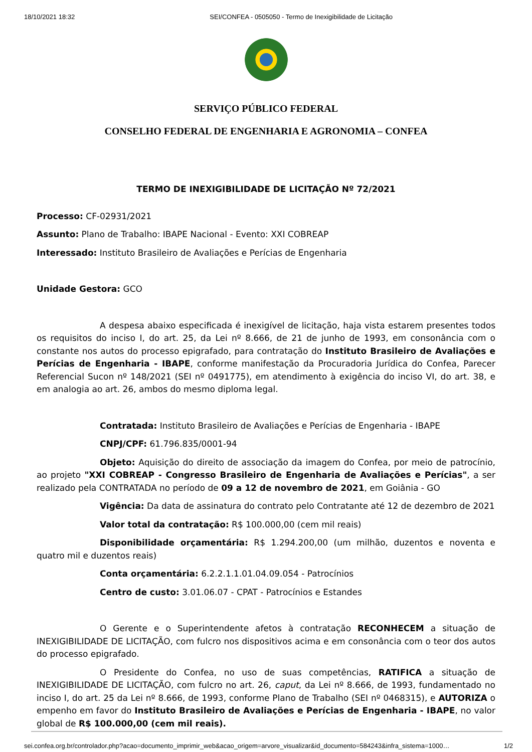18/10/2021 18:32 SEI/CONFEA - 0505050 - Termo de Inexigibilidade de Licitação
SERVIÇO PÚBLICO FEDERAL
CONSELHO FEDERAL DE ENGENHARIA E AGRONOMIA – CONFEA
TERMO DE INEXIGIBILIDADE DE LICITAÇÃO Nº 72/2021
Processo: CF-02931/2021
Assunto: Plano de Trabalho: IBAPE Nacional - Evento: XXI COBREAP
Interessado: Instituto Brasileiro de Avaliações e Perícias de Engenharia
Unidade Gestora: GCO
A despesa abaixo especificada é inexigível de licitação, haja vista estarem presentes todos os requisitos do inciso I, do art. 25, da Lei nº 8.666, de 21 de junho de 1993, em consonância com o constante nos autos do processo epigrafado, para contratação do Instituto Brasileiro de Avaliações e Perícias de Engenharia - IBAPE, conforme manifestação da Procuradoria Jurídica do Confea, Parecer Referencial Sucon nº 148/2021 (SEI nº 0491775), em atendimento à exigência do inciso VI, do art. 38, e em analogia ao art. 26, ambos do mesmo diploma legal.
Contratada: Instituto Brasileiro de Avaliações e Perícias de Engenharia - IBAPE
CNPJ/CPF: 61.796.835/0001-94
Objeto: Aquisição do direito de associação da imagem do Confea, por meio de patrocínio, ao projeto "XXI COBREAP - Congresso Brasileiro de Engenharia de Avaliações e Perícias", a ser realizado pela CONTRATADA no período de 09 a 12 de novembro de 2021, em Goiânia - GO
Vigência: Da data de assinatura do contrato pelo Contratante até 12 de dezembro de 2021
Valor total da contratação: R$ 100.000,00 (cem mil reais)
Disponibilidade orçamentária: R$ 1.294.200,00 (um milhão, duzentos e noventa e quatro mil e duzentos reais)
Conta orçamentária: 6.2.2.1.1.01.04.09.054 - Patrocínios
Centro de custo: 3.01.06.07 - CPAT - Patrocínios e Estandes
O Gerente e o Superintendente afetos à contratação RECONHECEM a situação de INEXIGIBILIDADE DE LICITAÇÃO, com fulcro nos dispositivos acima e em consonância com o teor dos autos do processo epigrafado.
O Presidente do Confea, no uso de suas competências, RATIFICA a situação de INEXIGIBILIDADE DE LICITAÇÃO, com fulcro no art. 26, caput, da Lei nº 8.666, de 1993, fundamentado no inciso I, do art. 25 da Lei nº 8.666, de 1993, conforme Plano de Trabalho (SEI nº 0468315), e AUTORIZA o empenho em favor do Instituto Brasileiro de Avaliações e Perícias de Engenharia - IBAPE, no valor global de R$ 100.000,00 (cem mil reais).
sei.confea.org.br/controlador.php?acao=documento_imprimir_web&acao_origem=arvore_visualizar&id_documento=584243&infra_sistema=1000… 1/2